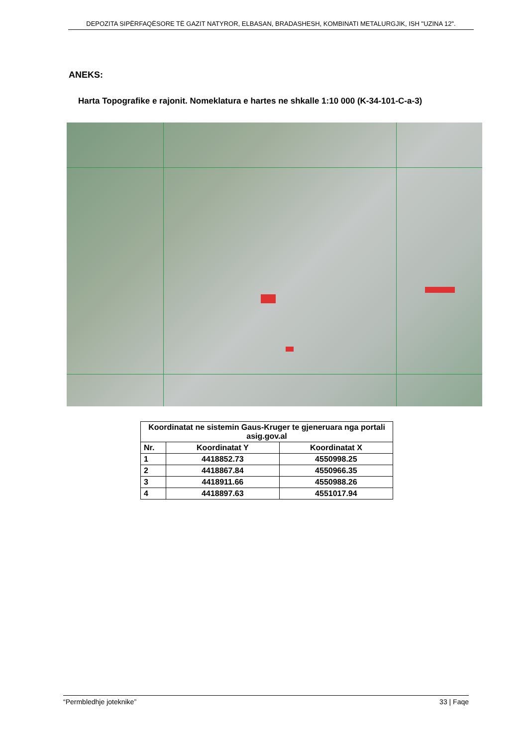DEPOZITA SIPËRFAQËSORE TË GAZIT NATYROR, ELBASAN, BRADASHESH, KOMBINATI METALURGJIK, ISH "UZINA 12".
ANEKS:
Harta Topografike e rajonit. Nomeklatura e hartes ne shkalle 1:10 000 (K-34-101-C-a-3)
| Koordinatat ne sistemin Gaus-Kruger te gjeneruara nga portali asig.gov.al | | |
| --- | --- | --- |
| Nr. | Koordinatat Y | Koordinatat X |
| 1 | 4418852.73 | 4550998.25 |
| 2 | 4418867.84 | 4550966.35 |
| 3 | 4418911.66 | 4550988.26 |
| 4 | 4418897.63 | 4551017.94 |
“Permbledhje joteknike” 33 | Faqe